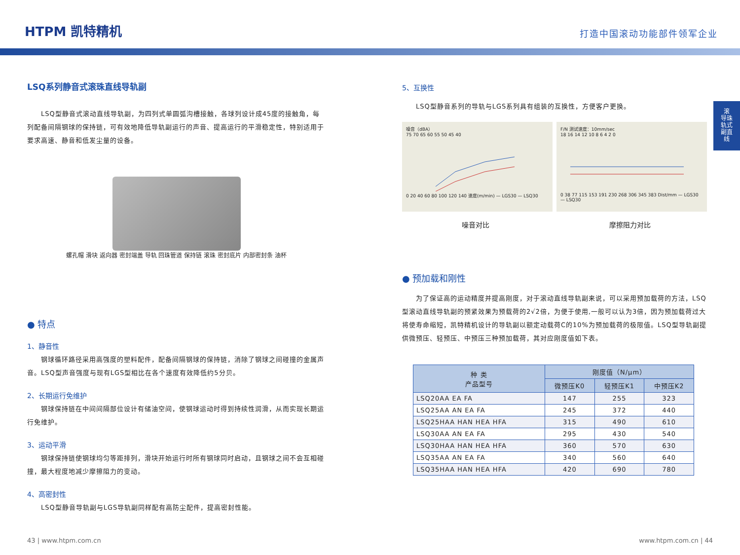HTPM 凯特精机
打造中国滚动功能部件领军企业
滚
导珠
轨式
副直
线
LSQ系列静音式滚珠直线导轨副
　　LSQ型静音式滚动直线导轨副，为四列式单圆弧沟槽接触，各球列设计成45度的接触角，每列配备间隔钢球的保持链，可有效地降低导轨副运行的声音、提高运行的平滑稳定性，特别适用于要求高速、静音和低发尘量的设备。
螺孔帽 滑块 返向器 密封端盖 导轨 回珠管道 保持链 滚珠 密封底片 内部密封条 油杯
● 特点
1、静音性
　　钢球循环路径采用高强度的塑料配件，配备间隔钢球的保持链，消除了钢球之间碰撞的金属声音。LSQ型声音强度与现有LGS型相比在各个速度有效降低约5分贝。
2、长期运行免维护
　　钢球保持链在中间间隔部位设计有储油空间，使钢球运动时得到持续性润滑，从而实现长期运行免维护。
3、运动平滑
　　钢球保持链使钢球均匀等距排列，滑块开始运行时所有钢球同时启动，且钢球之间不会互相碰撞，最大程度地减少摩擦阻力的变动。
4、高密封性
　　LSQ型静音导轨副与LGS导轨副同样配有高防尘配件，提高密封性能。
5、互换性
　　LSQ型静音系列的导轨与LGS系列具有组装的互换性，方便客户更换。
噪音（dBA）
75 70 65 60 55 50 45 40
0 20 40 60 80 100 120 140 速度(m/min) — LGS30 — LSQ30
F/N 测试速度：10mm/sec
18 16 14 12 10 8 6 4 2 0
0 38 77 115 153 191 230 268 306 345 383 Dist/mm — LGS30 — LSQ30
噪音对比 摩擦阻力对比
● 预加载和刚性
　　为了保证高的运动精度并提高刚度，对于滚动直线导轨副来说，可以采用预加载荷的方法，LSQ 型滚动直线导轨副的预紧效果为预载荷的2√2倍，为便于使用,一般可以认为3倍，因为预加载荷过大将使寿命缩短，凯特精机设计的导轨副以额定动载荷C的10%为预加载荷的极限值。LSQ型导轨副提供微预压、轻预压、中预压三种预加载荷，其对应刚度值如下表。
| 种 类 产品型号 | 刚度值（N/μm） | | |
| --- | --- | --- | --- |
| | 微预压K0 | 轻预压K1 | 中预压K2 |
| LSQ20AA EA FA | 147 | 255 | 323 |
| LSQ25AA AN EA FA | 245 | 372 | 440 |
| LSQ25HAA HAN HEA HFA | 315 | 490 | 610 |
| LSQ30AA AN EA FA | 295 | 430 | 540 |
| LSQ30HAA HAN HEA HFA | 360 | 570 | 630 |
| LSQ35AA AN EA FA | 340 | 560 | 640 |
| LSQ35HAA HAN HEA HFA | 420 | 690 | 780 |
43 | www.htpm.com.cn www.htpm.com.cn | 44